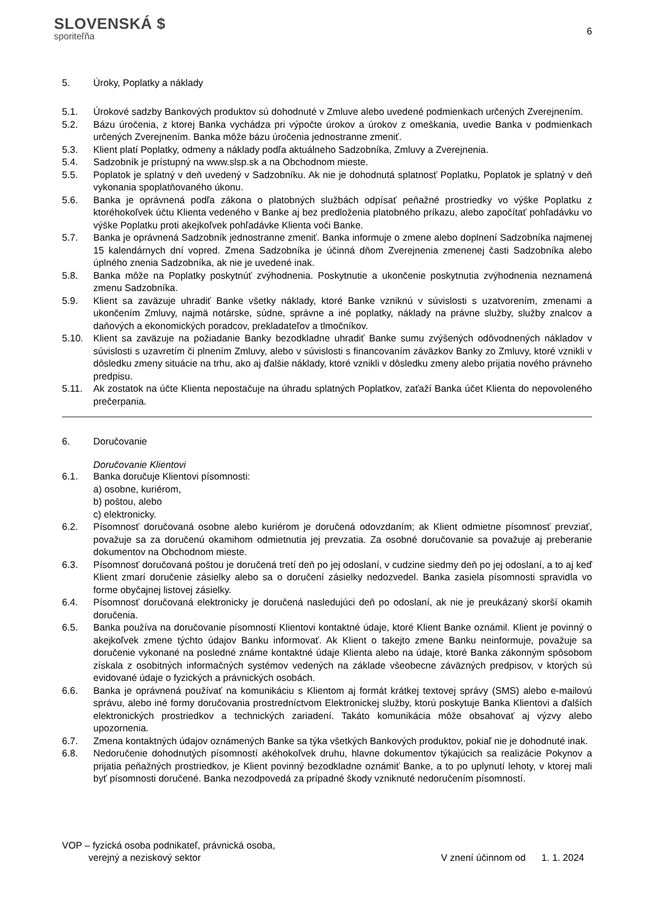SLOVENSKÁ $
sporiteľňa
6
5. Úroky, Poplatky a náklady
5.1. Úrokové sadzby Bankových produktov sú dohodnuté v Zmluve alebo uvedené podmienkach určených Zverejnením.
5.2. Bázu úročenia, z ktorej Banka vychádza pri výpočte úrokov a úrokov z omeškania, uvedie Banka v podmienkach určených Zverejnením. Banka môže bázu úročenia jednostranne zmeniť.
5.3. Klient platí Poplatky, odmeny a náklady podľa aktuálneho Sadzobníka, Zmluvy a Zverejnenia.
5.4. Sadzobník je prístupný na www.slsp.sk a na Obchodnom mieste.
5.5. Poplatok je splatný v deň uvedený v Sadzobníku. Ak nie je dohodnutá splatnosť Poplatku, Poplatok je splatný v deň vykonania spoplatňovaného úkonu.
5.6. Banka je oprávnená podľa zákona o platobných službách odpísať peňažné prostriedky vo výške Poplatku z ktoréhokoľvek účtu Klienta vedeného v Banke aj bez predloženia platobného príkazu, alebo započítať pohľadávku vo výške Poplatku proti akejkoľvek pohľadávke Klienta voči Banke.
5.7. Banka je oprávnená Sadzobník jednostranne zmeniť. Banka informuje o zmene alebo doplnení Sadzobníka najmenej 15 kalendárnych dní vopred. Zmena Sadzobníka je účinná dňom Zverejnenia zmenenej časti Sadzobníka alebo úplného znenia Sadzobníka, ak nie je uvedené inak.
5.8. Banka môže na Poplatky poskytnúť zvýhodnenia. Poskytnutie a ukončenie poskytnutia zvýhodnenia neznamená zmenu Sadzobníka.
5.9. Klient sa zaväzuje uhradiť Banke všetky náklady, ktoré Banke vzniknú v súvislosti s uzatvorením, zmenami a ukončením Zmluvy, najmä notárske, súdne, správne a iné poplatky, náklady na právne služby, služby znalcov a daňových a ekonomických poradcov, prekladateľov a tlmočníkov.
5.10. Klient sa zaväzuje na požiadanie Banky bezodkladne uhradiť Banke sumu zvýšených odôvodnených nákladov v súvislosti s uzavretím či plnením Zmluvy, alebo v súvislosti s financovaním záväzkov Banky zo Zmluvy, ktoré vznikli v dôsledku zmeny situácie na trhu, ako aj ďalšie náklady, ktoré vznikli v dôsledku zmeny alebo prijatia nového právneho predpisu.
5.11. Ak zostatok na účte Klienta nepostačuje na úhradu splatných Poplatkov, zaťaží Banka účet Klienta do nepovoleného prečerpania.
6. Doručovanie
Doručovanie Klientovi
6.1. Banka doručuje Klientovi písomnosti:
a) osobne, kuriérom,
b) poštou, alebo
c) elektronicky.
6.2. Písomnosť doručovaná osobne alebo kuriérom je doručená odovzdaním; ak Klient odmietne písomnosť prevziať, považuje sa za doručenú okamihom odmietnutia jej prevzatia. Za osobné doručovanie sa považuje aj preberanie dokumentov na Obchodnom mieste.
6.3. Písomnosť doručovaná poštou je doručená tretí deň po jej odoslaní, v cudzine siedmy deň po jej odoslaní, a to aj keď Klient zmarí doručenie zásielky alebo sa o doručení zásielky nedozvedel. Banka zasiela písomnosti spravidla vo forme obyčajnej listovej zásielky.
6.4. Písomnosť doručovaná elektronicky je doručená nasledujúci deň po odoslaní, ak nie je preukázaný skorší okamih doručenia.
6.5. Banka používa na doručovanie písomností Klientovi kontaktné údaje, ktoré Klient Banke oznámil. Klient je povinný o akejkoľvek zmene týchto údajov Banku informovať. Ak Klient o takejto zmene Banku neinformuje, považuje sa doručenie vykonané na posledné známe kontaktné údaje Klienta alebo na údaje, ktoré Banka zákonným spôsobom získala z osobitných informačných systémov vedených na základe všeobecne záväzných predpisov, v ktorých sú evidované údaje o fyzických a právnických osobách.
6.6. Banka je oprávnená používať na komunikáciu s Klientom aj formát krátkej textovej správy (SMS) alebo e-mailovú správu, alebo iné formy doručovania prostredníctvom Elektronickej služby, ktorú poskytuje Banka Klientovi a ďalších elektronických prostriedkov a technických zariadení. Takáto komunikácia môže obsahovať aj výzvy alebo upozornenia.
6.7. Zmena kontaktných údajov oznámených Banke sa týka všetkých Bankových produktov, pokiaľ nie je dohodnuté inak.
6.8. Nedoručenie dohodnutých písomností akéhokoľvek druhu, hlavne dokumentov týkajúcich sa realizácie Pokynov a prijatia peňažných prostriedkov, je Klient povinný bezodkladne oznámiť Banke, a to po uplynutí lehoty, v ktorej mali byť písomnosti doručené. Banka nezodpovedá za prípadné škody vzniknuté nedoručením písomností.
VOP – fyzická osoba podnikateľ, právnická osoba,
verejný a neziskový sektor
V znení účinnom od 1. 1. 2024